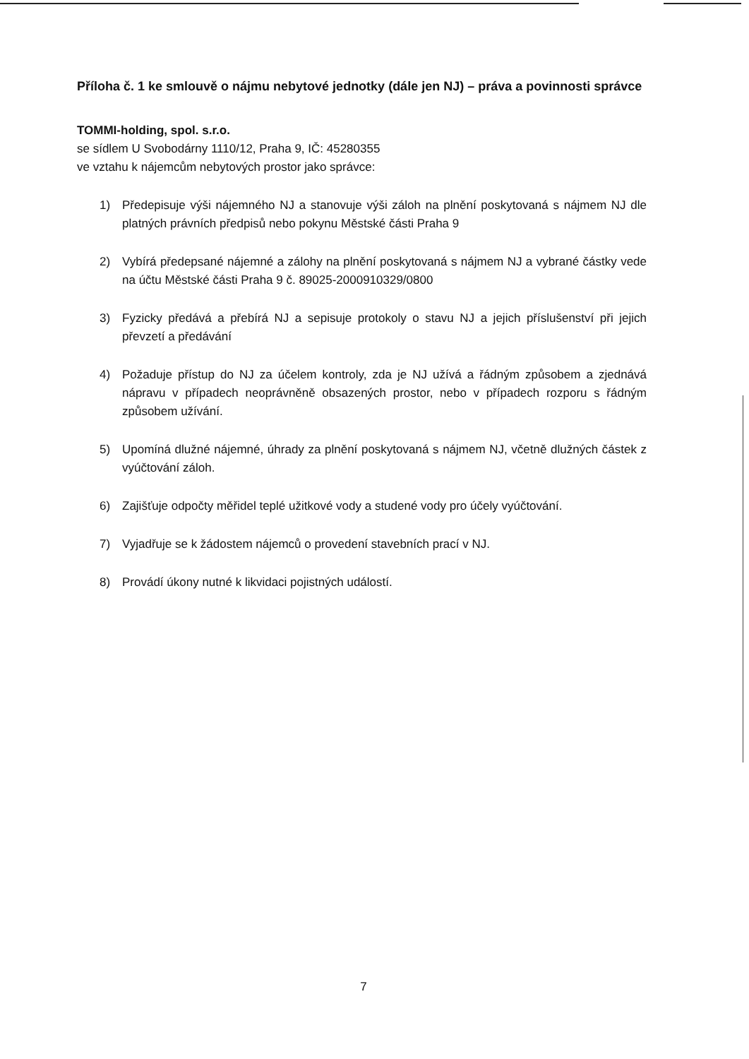Příloha č. 1 ke smlouvě o nájmu nebytové jednotky (dále jen NJ) – práva a povinnosti správce
TOMMI-holding, spol. s.r.o.
se sídlem U Svobodárny 1110/12, Praha 9, IČ: 45280355
ve vztahu k nájemcům nebytových prostor jako správce:
1) Předepisuje výši nájemného NJ a stanovuje výši záloh na plnění poskytovaná s nájmem NJ dle platných právních předpisů nebo pokynu Městské části Praha 9
2) Vybírá předepsané nájemné a zálohy na plnění poskytovaná s nájmem NJ a vybrané částky vede na účtu Městské části Praha 9 č. 89025-2000910329/0800
3) Fyzicky předává a přebírá NJ a sepisuje protokoly o stavu NJ a jejich příslušenství při jejich převzetí a předávání
4) Požaduje přístup do NJ za účelem kontroly, zda je NJ užívá a řádným způsobem a zjednává nápravu v případech neoprávněně obsazených prostor, nebo v případech rozporu s řádným způsobem užívání.
5) Upomíná dlužné nájemné, úhrady za plnění poskytovaná s nájmem NJ, včetně dlužných částek z vyúčtování záloh.
6) Zajišťuje odpočty měřidel teplé užitkové vody a studené vody pro účely vyúčtování.
7) Vyjadřuje se k žádostem nájemců o provedení stavebních prací v NJ.
8) Provádí úkony nutné k likvidaci pojistných událostí.
7